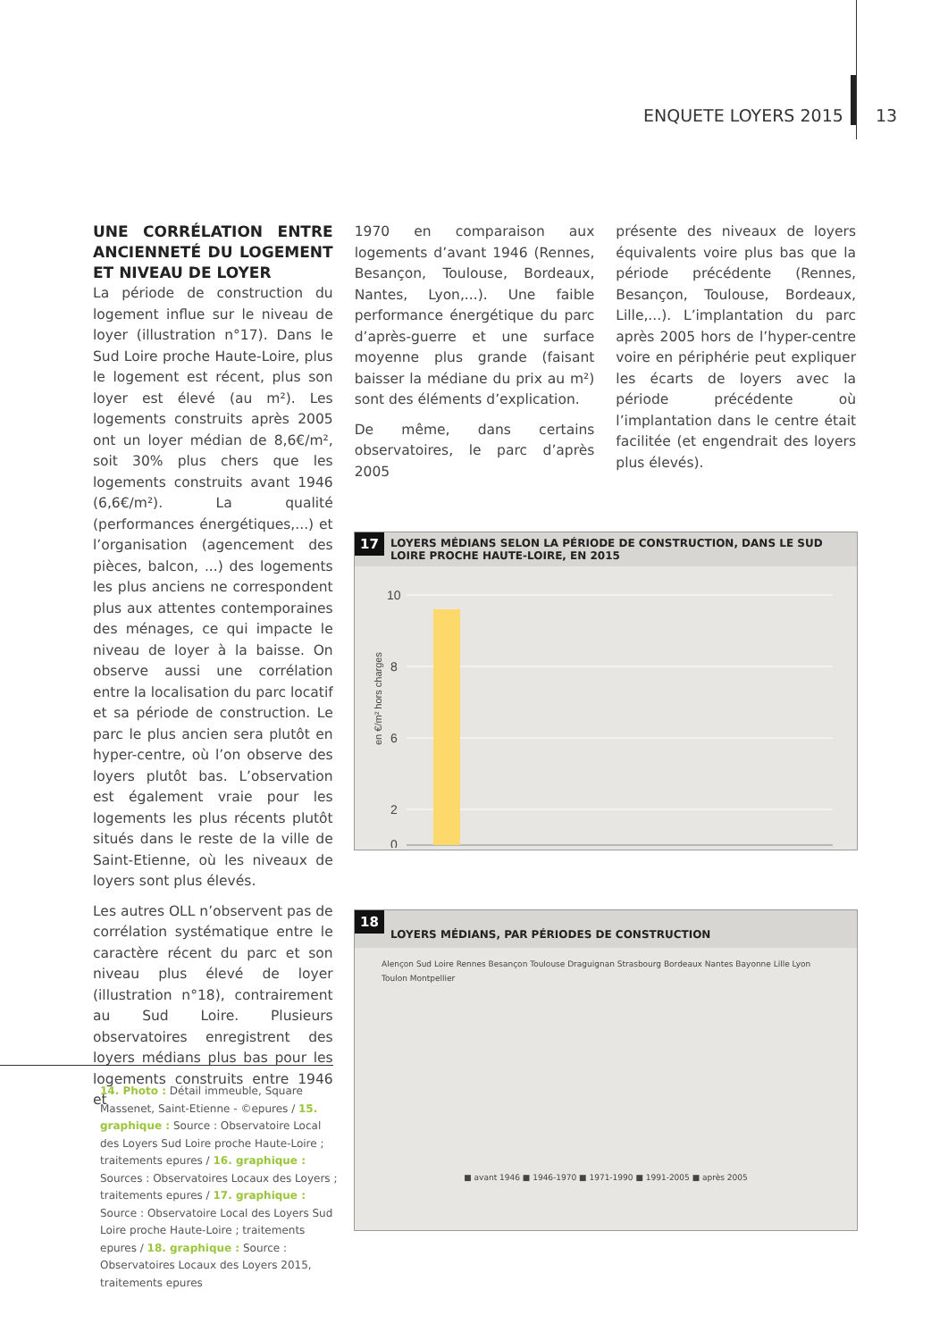ENQUETE LOYERS 2015 13
UNE CORRÉLATION ENTRE ANCIENNETÉ DU LOGEMENT ET NIVEAU DE LOYER
La période de construction du logement influe sur le niveau de loyer (illustration n°17). Dans le Sud Loire proche Haute-Loire, plus le logement est récent, plus son loyer est élevé (au m²). Les logements construits après 2005 ont un loyer médian de 8,6€/m², soit 30% plus chers que les logements construits avant 1946 (6,6€/m²). La qualité (performances énergétiques,...) et l’organisation (agencement des pièces, balcon, ...) des logements les plus anciens ne correspondent plus aux attentes contemporaines des ménages, ce qui impacte le niveau de loyer à la baisse. On observe aussi une corrélation entre la localisation du parc locatif et sa période de construction. Le parc le plus ancien sera plutôt en hyper-centre, où l’on observe des loyers plutôt bas. L’observation est également vraie pour les logements les plus récents plutôt situés dans le reste de la ville de Saint-Etienne, où les niveaux de loyers sont plus élevés.
Les autres OLL n’observent pas de corrélation systématique entre le caractère récent du parc et son niveau plus élevé de loyer (illustration n°18), contrairement au Sud Loire. Plusieurs observatoires enregistrent des loyers médians plus bas pour les logements construits entre 1946 et
1970 en comparaison aux logements d’avant 1946 (Rennes, Besançon, Toulouse, Bordeaux, Nantes, Lyon,...). Une faible performance énergétique du parc d’après-guerre et une surface moyenne plus grande (faisant baisser la médiane du prix au m²) sont des éléments d’explication.
De même, dans certains observatoires, le parc d’après 2005
présente des niveaux de loyers équivalents voire plus bas que la période précédente (Rennes, Besançon, Toulouse, Bordeaux, Lille,...). L’implantation du parc après 2005 hors de l’hyper-centre voire en périphérie peut expliquer les écarts de loyers avec la période précédente où l’implantation dans le centre était facilitée (et engendrait des loyers plus élevés).
17 LOYERS MÉDIANS SELON LA PÉRIODE DE CONSTRUCTION, DANS LE SUD LOIRE PROCHE HAUTE-LOIRE, EN 2015
en €/m² hors charges
10
8
6
2
0
18
LOYERS MÉDIANS, PAR PÉRIODES DE CONSTRUCTION
Alençon Sud Loire Rennes Besançon Toulouse Draguignan Strasbourg Bordeaux Nantes Bayonne Lille Lyon Toulon Montpellier
■ avant 1946 ■ 1946-1970 ■ 1971-1990 ■ 1991-2005 ■ après 2005
14. Photo : Détail immeuble, Square Massenet, Saint-Etienne - ©epures / 15. graphique : Source : Observatoire Local des Loyers Sud Loire proche Haute-Loire ; traitements epures / 16. graphique : Sources : Observatoires Locaux des Loyers ; traitements epures / 17. graphique : Source : Observatoire Local des Loyers Sud Loire proche Haute-Loire ; traitements epures / 18. graphique : Source : Observatoires Locaux des Loyers 2015, traitements epures